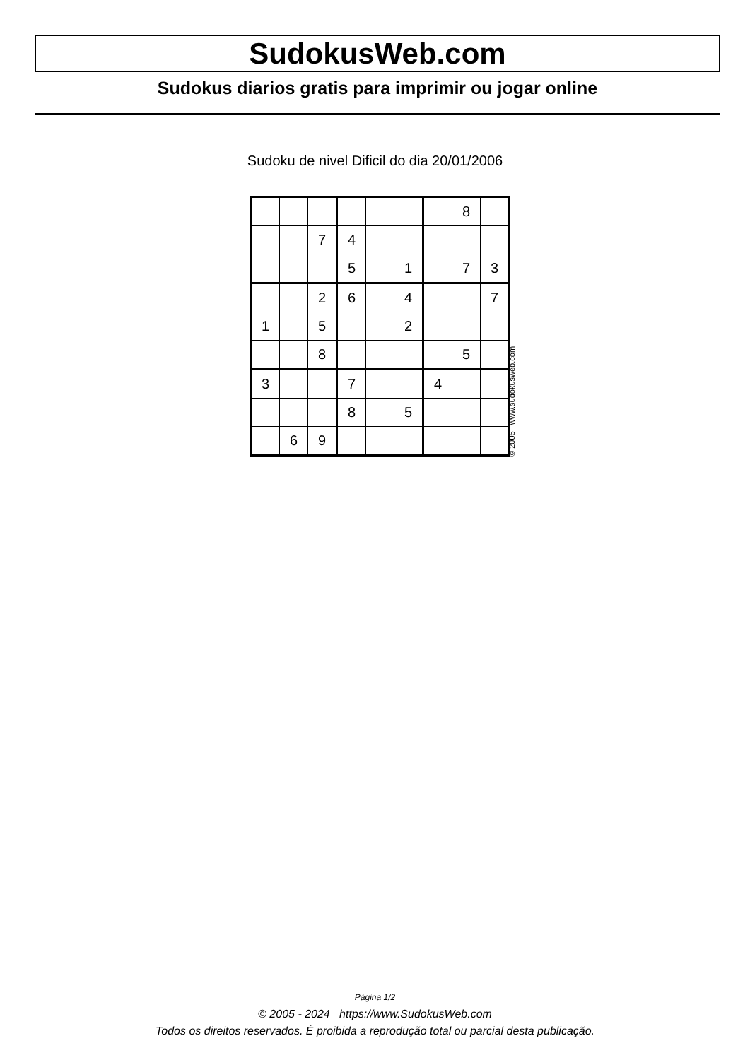SudokusWeb.com
Sudokus diarios gratis para imprimir ou jogar online
Sudoku de nivel Dificil do dia 20/01/2006
| | | | | | | | 8 | |
| | | 7 | 4 | | | | | |
| | | | 5 | | 1 | | 7 | 3 |
| | | 2 | 6 | | 4 | | | 7 |
| 1 | | 5 | | | 2 | | | |
| | | 8 | | | | | 5 | |
| 3 | | | 7 | | | 4 | | |
| | | | 8 | | 5 | | | |
| | 6 | 9 | | | | | | |
© 2006 www.sudokusweb.com
Página 1/2
© 2005 - 2024 https://www.SudokusWeb.com
Todos os direitos reservados. É proibida a reprodução total ou parcial desta publicação.